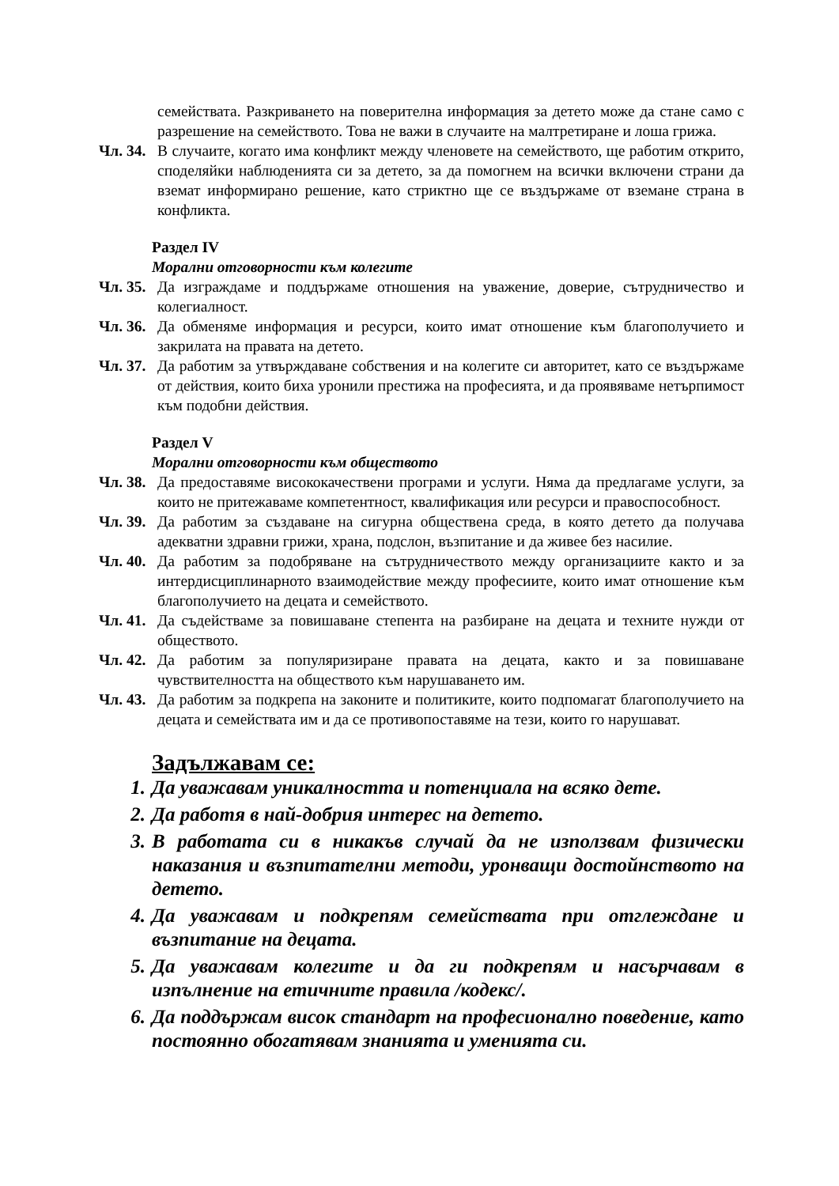семействата. Разкриването на поверителна информация за детето може да стане само с разрешение на семейството. Това не важи в случаите на малтретиране и лоша грижа.
Чл. 34. В случаите, когато има конфликт между членовете на семейството, ще работим открито, споделяйки наблюденията си за детето, за да помогнем на всички включени страни да вземат информирано решение, като стриктно ще се въздържаме от вземане страна в конфликта.
Раздел IV
Морални отговорности към колегите
Чл. 35. Да изграждаме и поддържаме отношения на уважение, доверие, сътрудничество и колегиалност.
Чл. 36. Да обменяме информация и ресурси, които имат отношение към благополучието и закрилата на правата на детето.
Чл. 37. Да работим за утвърждаване собствения и на колегите си авторитет, като се въздържаме от действия, които биха уронили престижа на професията, и да проявяваме нетърпимост към подобни действия.
Раздел V
Морални отговорности към обществото
Чл. 38. Да предоставяме висококачествени програми и услуги. Няма да предлагаме услуги, за които не притежаваме компетентност, квалификация или ресурси и правоспособност.
Чл. 39. Да работим за създаване на сигурна обществена среда, в която детето да получава адекватни здравни грижи, храна, подслон, възпитание и да живее без насилие.
Чл. 40. Да работим за подобряване на сътрудничеството между организациите както и за интердисциплинарното взаимодействие между професиите, които имат отношение към благополучието на децата и семейството.
Чл. 41. Да съдействаме за повишаване степента на разбиране на децата и техните нужди от обществото.
Чл. 42. Да работим за популяризиране правата на децата, както и за повишаване чувствителността на обществото към нарушаването им.
Чл. 43. Да работим за подкрепа на законите и политиките, които подпомагат благополучието на децата и семействата им и да се противопоставяме на тези, които го нарушават.
Задължавам се:
1. Да уважавам уникалността и потенциала на всяко дете.
2. Да работя в най-добрия интерес на детето.
3. В работата си в никакъв случай да не използвам физически наказания и възпитателни методи, уронващи достойнството на детето.
4. Да уважавам и подкрепям семействата при отглеждане и възпитание на децата.
5. Да уважавам колегите и да ги подкрепям и насърчавам в изпълнение на етичните правила /кодекс/.
6. Да поддържам висок стандарт на професионално поведение, като постоянно обогатявам знанията и уменията си.